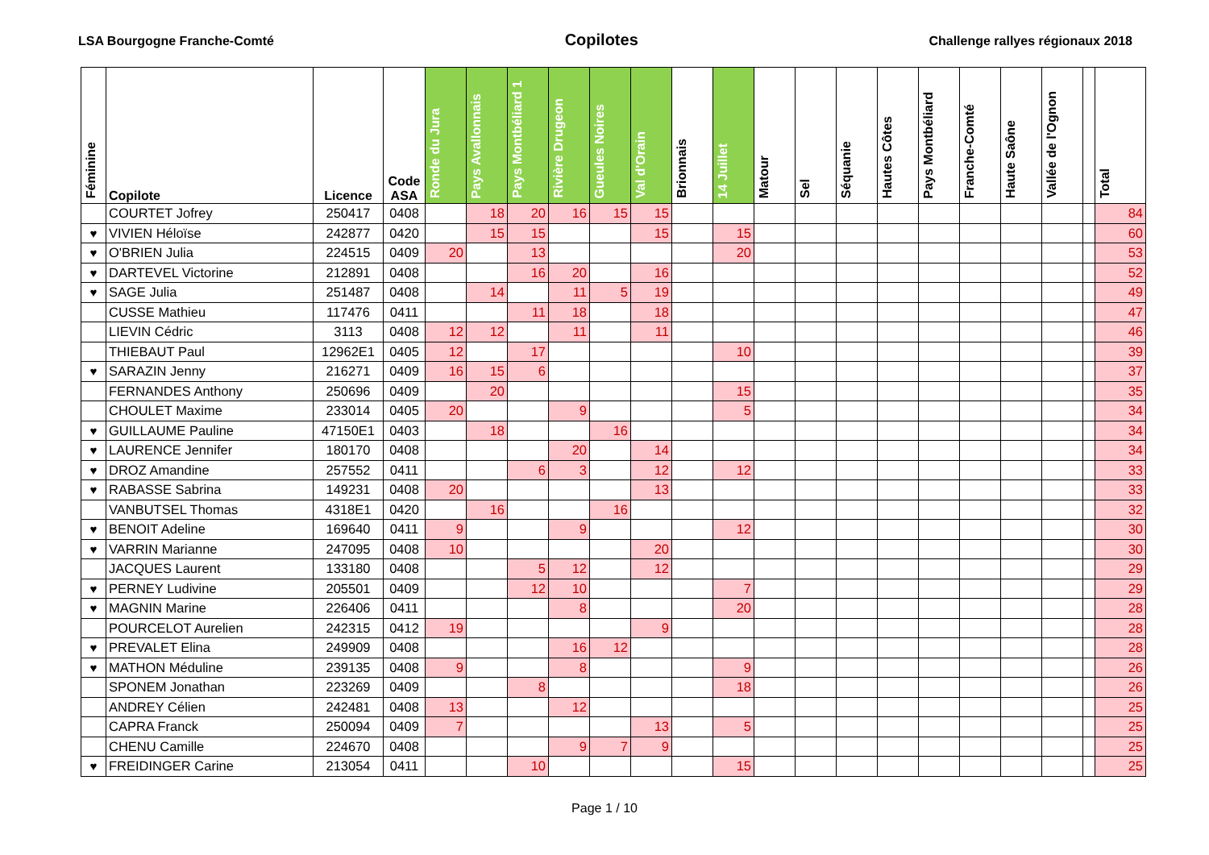LSA Bourgogne Franche-Comté Copilotes Challenge rallyes régionaux 2018
| Féminine | Copilote | Licence | Code ASA | Ronde du Jura | Pays Avallonnais | Pays Montbéliard 1 | Rivière Drugeon | Gueules Noires | Val d'Orain | Brionnais | 14 Juillet | Matour | Sel | Séquanie | Hautes Côtes | Pays Montbéliard | Franche-Comté | Haute Saône | Vallée de l'Ognon | | Total |
| --- | --- | --- | --- | --- | --- | --- | --- | --- | --- | --- | --- | --- | --- | --- | --- | --- | --- | --- | --- | --- | --- |
| | COURTET Jofrey | 250417 | 0408 | | 18 | 20 | 16 | 15 | 15 | | | | | | | | | | | | 84 |
| ♥ | VIVIEN Héloïse | 242877 | 0420 | | 15 | 15 | | | 15 | | 15 | | | | | | | | | | 60 |
| ♥ | O'BRIEN Julia | 224515 | 0409 | 20 | | 13 | | | | | 20 | | | | | | | | | | 53 |
| ♥ | DARTEVEL Victorine | 212891 | 0408 | | | 16 | 20 | | 16 | | | | | | | | | | | | 52 |
| ♥ | SAGE Julia | 251487 | 0408 | | 14 | | 11 | 5 | 19 | | | | | | | | | | | | 49 |
| | CUSSE Mathieu | 117476 | 0411 | | | 11 | 18 | | 18 | | | | | | | | | | | | 47 |
| | LIEVIN Cédric | 3113 | 0408 | 12 | 12 | | 11 | | 11 | | | | | | | | | | | | 46 |
| | THIEBAUT Paul | 12962E1 | 0405 | 12 | | 17 | | | | | 10 | | | | | | | | | | 39 |
| ♥ | SARAZIN Jenny | 216271 | 0409 | 16 | 15 | 6 | | | | | | | | | | | | | | | 37 |
| | FERNANDES Anthony | 250696 | 0409 | | 20 | | | | | | 15 | | | | | | | | | | 35 |
| | CHOULET Maxime | 233014 | 0405 | 20 | | | 9 | | | | 5 | | | | | | | | | | 34 |
| ♥ | GUILLAUME Pauline | 47150E1 | 0403 | | 18 | | | 16 | | | | | | | | | | | | | 34 |
| ♥ | LAURENCE Jennifer | 180170 | 0408 | | | | 20 | | 14 | | | | | | | | | | | | 34 |
| ♥ | DROZ Amandine | 257552 | 0411 | | | 6 | 3 | | 12 | | 12 | | | | | | | | | | 33 |
| ♥ | RABASSE Sabrina | 149231 | 0408 | 20 | | | | | 13 | | | | | | | | | | | | 33 |
| | VANBUTSEL Thomas | 4318E1 | 0420 | | 16 | | | 16 | | | | | | | | | | | | | 32 |
| ♥ | BENOIT Adeline | 169640 | 0411 | 9 | | | 9 | | | | 12 | | | | | | | | | | 30 |
| ♥ | VARRIN Marianne | 247095 | 0408 | 10 | | | | | 20 | | | | | | | | | | | | 30 |
| | JACQUES Laurent | 133180 | 0408 | | | 5 | 12 | | 12 | | | | | | | | | | | | 29 |
| ♥ | PERNEY Ludivine | 205501 | 0409 | | | 12 | 10 | | | | 7 | | | | | | | | | | 29 |
| ♥ | MAGNIN Marine | 226406 | 0411 | | | | 8 | | | | 20 | | | | | | | | | | 28 |
| | POURCELOT Aurelien | 242315 | 0412 | 19 | | | | | 9 | | | | | | | | | | | | 28 |
| ♥ | PREVALET Elina | 249909 | 0408 | | | | 16 | 12 | | | | | | | | | | | | | 28 |
| ♥ | MATHON Méduline | 239135 | 0408 | 9 | | | 8 | | | | 9 | | | | | | | | | | 26 |
| | SPONEM Jonathan | 223269 | 0409 | | | 8 | | | | | 18 | | | | | | | | | | 26 |
| | ANDREY Célien | 242481 | 0408 | 13 | | | 12 | | | | | | | | | | | | | | 25 |
| | CAPRA Franck | 250094 | 0409 | 7 | | | | | 13 | | 5 | | | | | | | | | | 25 |
| | CHENU Camille | 224670 | 0408 | | | | 9 | 7 | 9 | | | | | | | | | | | | 25 |
| ♥ | FREIDINGER Carine | 213054 | 0411 | | | 10 | | | | | 15 | | | | | | | | | | 25 |
Page 1 / 10